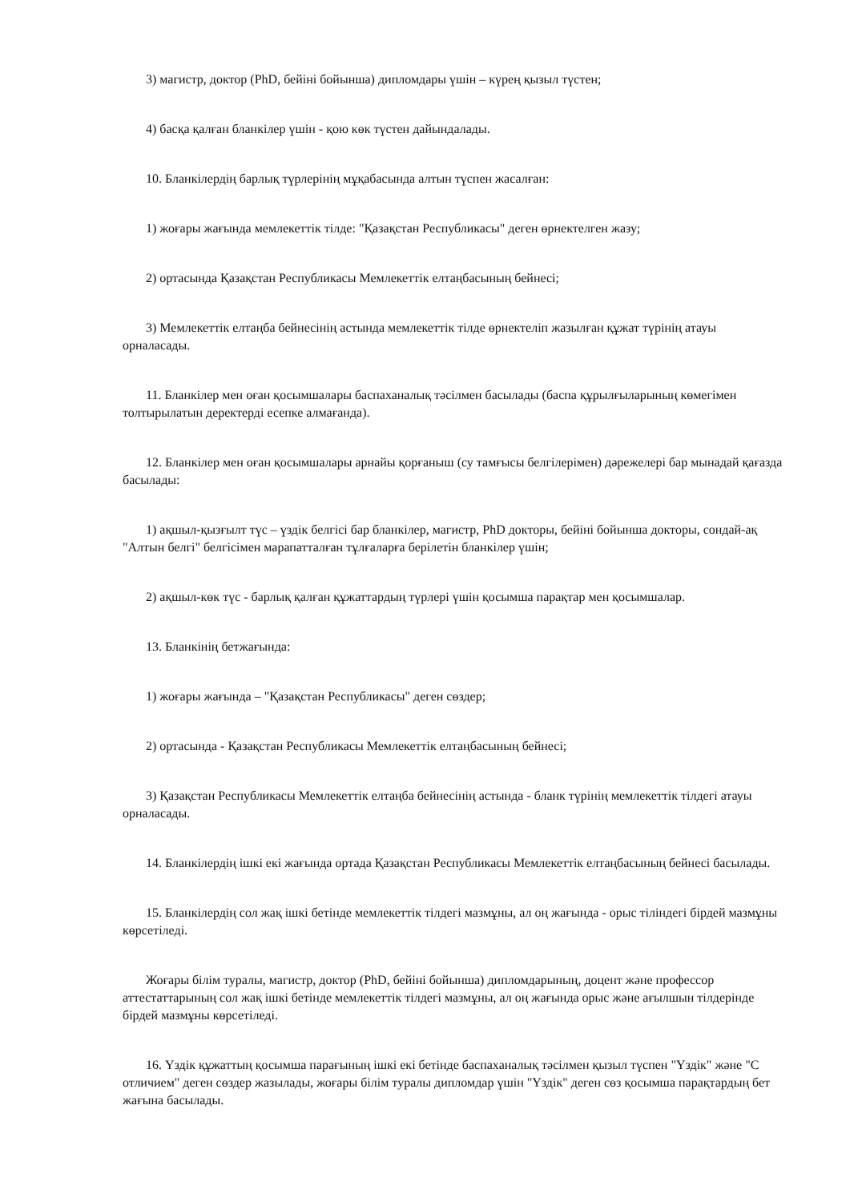3) магистр, доктор (PhD, бейіні бойынша) дипломдары үшін – күрең қызыл түстен;
4) басқа қалған бланкілер үшін - қою көк түстен дайындалады.
10. Бланкілердің барлық түрлерінің мұқабасында алтын түспен жасалған:
1) жоғары жағында мемлекеттік тілде: "Қазақстан Республикасы" деген өрнектелген жазу;
2) ортасында Қазақстан Республикасы Мемлекеттік елтаңбасының бейнесі;
3) Мемлекеттік елтаңба бейнесінің астында мемлекеттік тілде өрнектеліп жазылған құжат түрінің атауы орналасады.
11. Бланкілер мен оған қосымшалары баспаханалық тәсілмен басылады (баспа құрылғыларының көмегімен толтырылатын деректерді есепке алмағанда).
12. Бланкілер мен оған қосымшалары арнайы қорғаныш (су тамғысы белгілерімен) дәрежелері бар мынадай қағазда басылады:
1) ақшыл-қызғылт түс – үздік белгісі бар бланкілер, магистр, PhD докторы, бейіні бойынша докторы, сондай-ақ "Алтын белгі" белгісімен марапатталған тұлғаларға берілетін бланкілер үшін;
2) ақшыл-көк түс - барлық қалған құжаттардың түрлері үшін қосымша парақтар мен қосымшалар.
13. Бланкінің бетжағында:
1) жоғары жағында – "Қазақстан Республикасы" деген сөздер;
2) ортасында - Қазақстан Республикасы Мемлекеттік елтаңбасының бейнесі;
3) Қазақстан Республикасы Мемлекеттік елтаңба бейнесінің астында - бланк түрінің мемлекеттік тілдегі атауы орналасады.
14. Бланкілердің ішкі екі жағында ортада Қазақстан Республикасы Мемлекеттік елтаңбасының бейнесі басылады.
15. Бланкілердің сол жақ ішкі бетінде мемлекеттік тілдегі мазмұны, ал оң жағында - орыс тіліндегі бірдей мазмұны көрсетіледі.
Жоғары білім туралы, магистр, доктор (PhD, бейіні бойынша) дипломдарының, доцент және профессор аттестаттарының сол жақ ішкі бетінде мемлекеттік тілдегі мазмұны, ал оң жағында орыс және ағылшын тілдерінде бірдей мазмұны көрсетіледі.
16. Үздік құжаттың қосымша парағының ішкі екі бетінде баспаханалық тәсілмен қызыл түспен "Үздік" және "С отличием" деген сөздер жазылады, жоғары білім туралы дипломдар үшін "Үздік" деген сөз қосымша парақтардың бет жағына басылады.